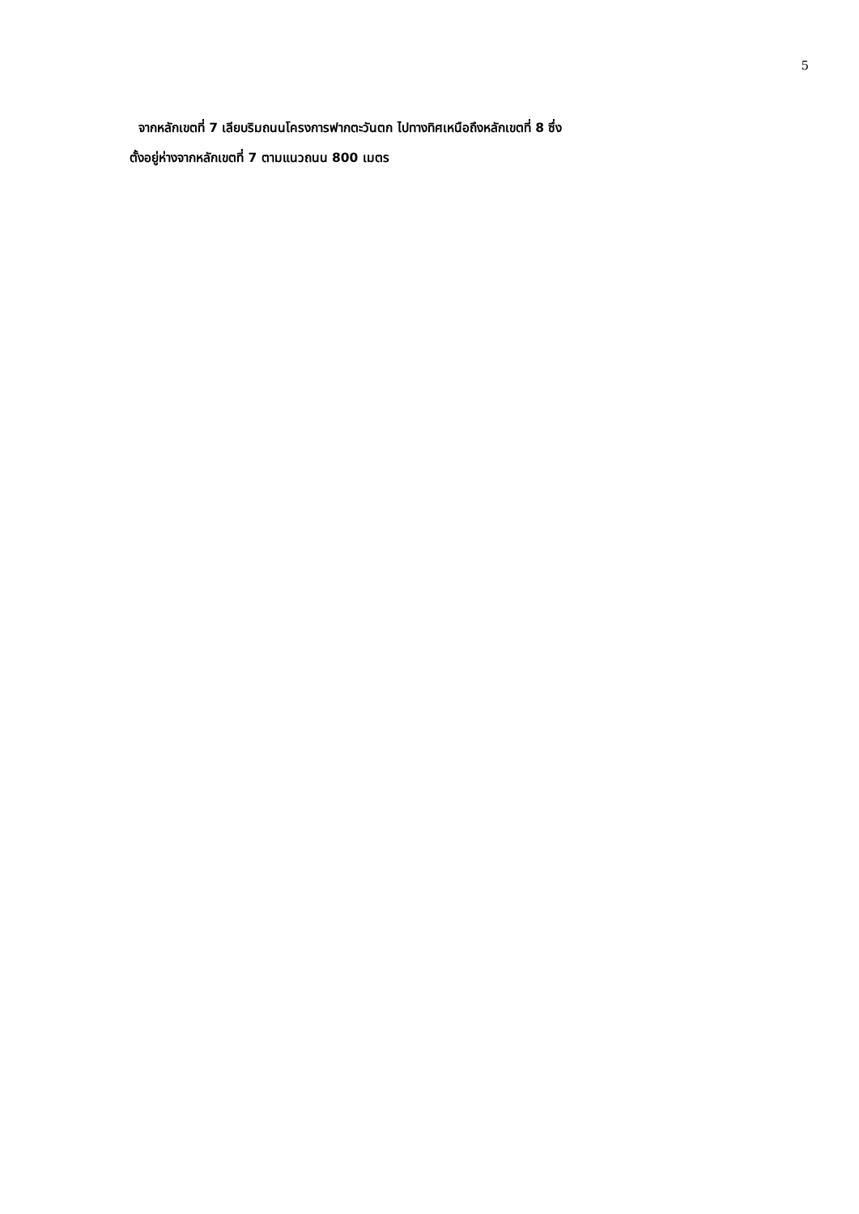5
จากหลักเขตที่ 7 เลียบริมถนนโครงการฟากตะวันตก ไปทางทิศเหนือถึงหลักเขตที่ 8 ซึ่ง
ตั้งอยู่ห่างจากหลักเขตที่ 7 ตามแนวถนน 800 เมตร